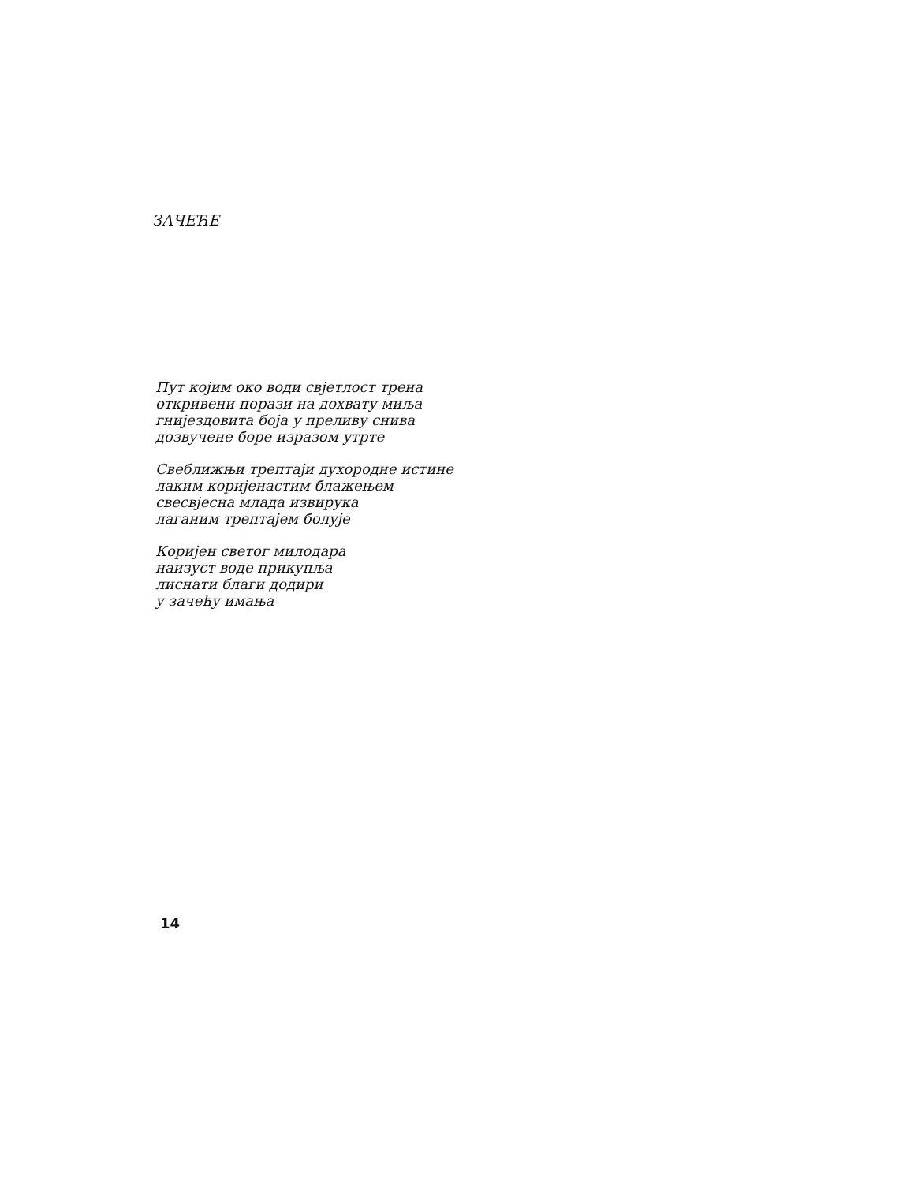ЗАЧЕЋЕ
Пут којим око води свјетлост трена
откривени порази на дохвату миља
гнијездовита боја у преливу снива
дозвучене боре изразом утрте
Свеближњи трептаји духородне истине
лаким коријенастим блажењем
свесвјесна млада извирука
лаганим трептајем болује
Коријен светог милодара
наизуст воде прикупља
лиснати благи додири
у зачећу имања
14